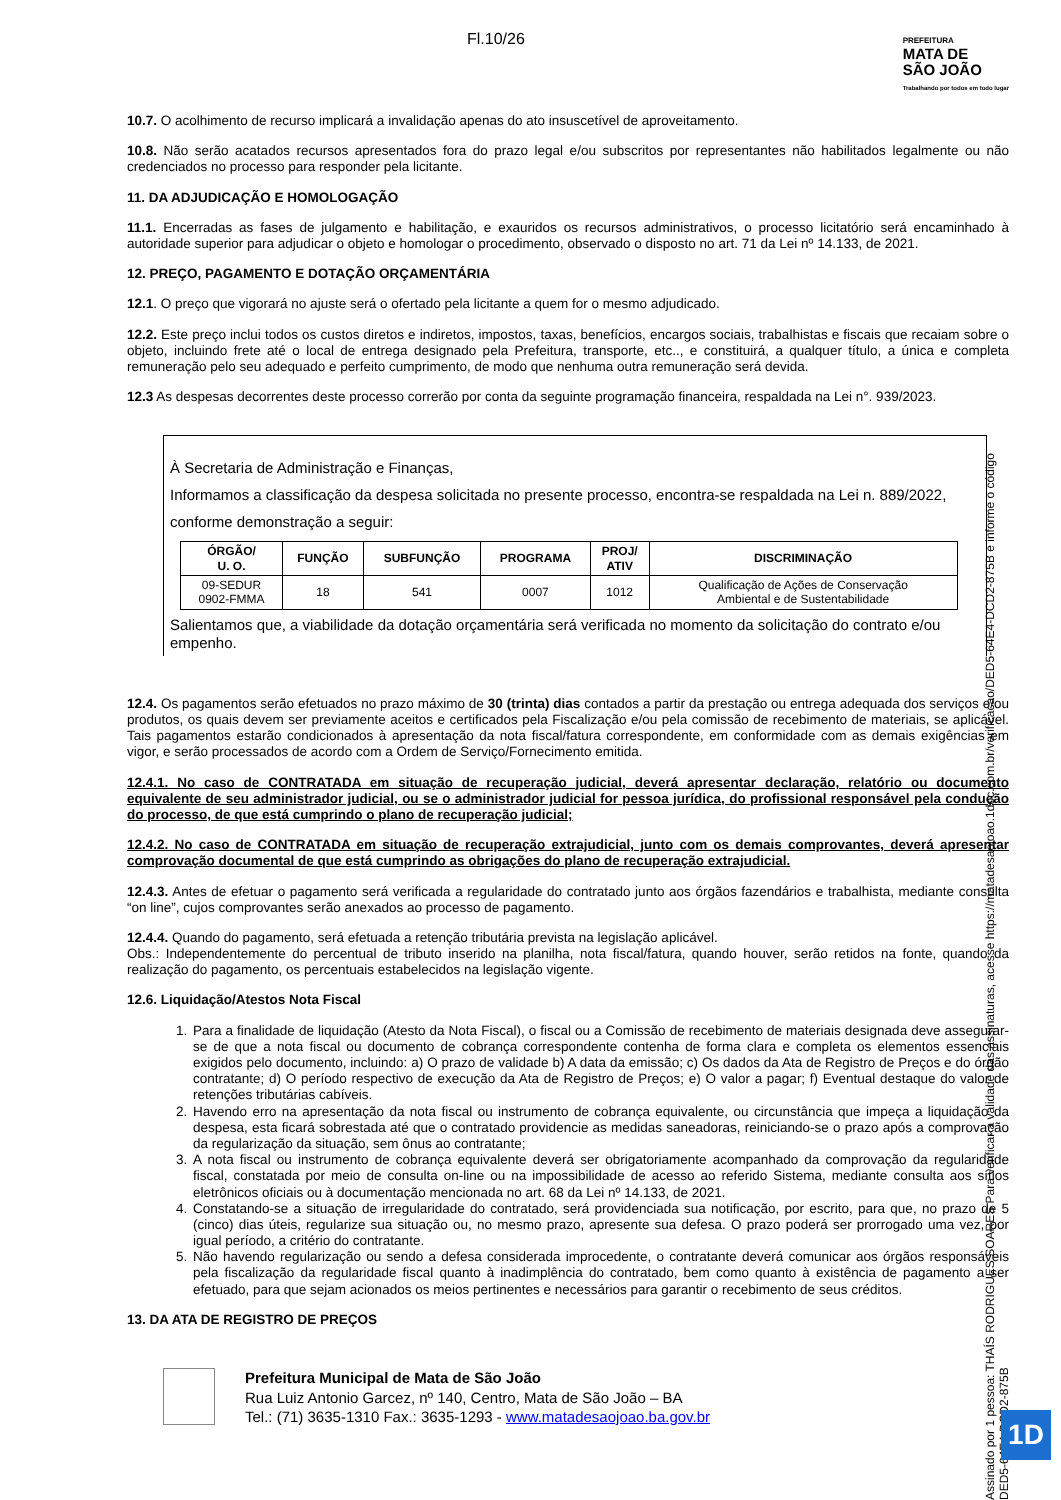Fl.10/26
PREFEITURA
MATA DE
SÃO JOÃO
Trabalhando por todos em todo lugar
10.7. O acolhimento de recurso implicará a invalidação apenas do ato insuscetível de aproveitamento.
10.8. Não serão acatados recursos apresentados fora do prazo legal e/ou subscritos por representantes não habilitados legalmente ou não credenciados no processo para responder pela licitante.
11. DA ADJUDICAÇÃO E HOMOLOGAÇÃO
11.1. Encerradas as fases de julgamento e habilitação, e exauridos os recursos administrativos, o processo licitatório será encaminhado à autoridade superior para adjudicar o objeto e homologar o procedimento, observado o disposto no art. 71 da Lei nº 14.133, de 2021.
12. PREÇO, PAGAMENTO E DOTAÇÃO ORÇAMENTÁRIA
12.1. O preço que vigorará no ajuste será o ofertado pela licitante a quem for o mesmo adjudicado.
12.2. Este preço inclui todos os custos diretos e indiretos, impostos, taxas, benefícios, encargos sociais, trabalhistas e fiscais que recaiam sobre o objeto, incluindo frete até o local de entrega designado pela Prefeitura, transporte, etc.., e constituirá, a qualquer título, a única e completa remuneração pelo seu adequado e perfeito cumprimento, de modo que nenhuma outra remuneração será devida.
12.3 As despesas decorrentes deste processo correrão por conta da seguinte programação financeira, respaldada na Lei n°. 939/2023.
À Secretaria de Administração e Finanças,
Informamos a classificação da despesa solicitada no presente processo, encontra-se respaldada na Lei n. 889/2022, conforme demonstração a seguir:
| ÓRGÃO/ U. O. | FUNÇÃO | SUBFUNÇÃO | PROGRAMA | PROJ/ ATIV | DISCRIMINAÇÃO |
| --- | --- | --- | --- | --- | --- |
| 09-SEDUR 0902-FMMA | 18 | 541 | 0007 | 1012 | Qualificação de Ações de Conservação Ambiental e de Sustentabilidade |
Salientamos que, a viabilidade da dotação orçamentária será verificada no momento da solicitação do contrato e/ou empenho.
12.4. Os pagamentos serão efetuados no prazo máximo de 30 (trinta) dias contados a partir da prestação ou entrega adequada dos serviços e/ou produtos, os quais devem ser previamente aceitos e certificados pela Fiscalização e/ou pela comissão de recebimento de materiais, se aplicável. Tais pagamentos estarão condicionados à apresentação da nota fiscal/fatura correspondente, em conformidade com as demais exigências em vigor, e serão processados de acordo com a Ordem de Serviço/Fornecimento emitida.
12.4.1. No caso de CONTRATADA em situação de recuperação judicial, deverá apresentar declaração, relatório ou documento equivalente de seu administrador judicial, ou se o administrador judicial for pessoa jurídica, do profissional responsável pela condução do processo, de que está cumprindo o plano de recuperação judicial;
12.4.2. No caso de CONTRATADA em situação de recuperação extrajudicial, junto com os demais comprovantes, deverá apresentar comprovação documental de que está cumprindo as obrigações do plano de recuperação extrajudicial.
12.4.3. Antes de efetuar o pagamento será verificada a regularidade do contratado junto aos órgãos fazendários e trabalhista, mediante consulta “on line”, cujos comprovantes serão anexados ao processo de pagamento.
12.4.4. Quando do pagamento, será efetuada a retenção tributária prevista na legislação aplicável.
Obs.: Independentemente do percentual de tributo inserido na planilha, nota fiscal/fatura, quando houver, serão retidos na fonte, quando da realização do pagamento, os percentuais estabelecidos na legislação vigente.
12.6. Liquidação/Atestos Nota Fiscal
1. Para a finalidade de liquidação (Atesto da Nota Fiscal), o fiscal ou a Comissão de recebimento de materiais designada deve assegurar-se de que a nota fiscal ou documento de cobrança correspondente contenha de forma clara e completa os elementos essenciais exigidos pelo documento, incluindo: a) O prazo de validade b) A data da emissão; c) Os dados da Ata de Registro de Preços e do órgão contratante; d) O período respectivo de execução da Ata de Registro de Preços; e) O valor a pagar; f) Eventual destaque do valor de retenções tributárias cabíveis.
2. Havendo erro na apresentação da nota fiscal ou instrumento de cobrança equivalente, ou circunstância que impeça a liquidação da despesa, esta ficará sobrestada até que o contratado providencie as medidas saneadoras, reiniciando-se o prazo após a comprovação da regularização da situação, sem ônus ao contratante;
3. A nota fiscal ou instrumento de cobrança equivalente deverá ser obrigatoriamente acompanhado da comprovação da regularidade fiscal, constatada por meio de consulta on-line ou na impossibilidade de acesso ao referido Sistema, mediante consulta aos sítios eletrônicos oficiais ou à documentação mencionada no art. 68 da Lei nº 14.133, de 2021.
4. Constatando-se a situação de irregularidade do contratado, será providenciada sua notificação, por escrito, para que, no prazo de 5 (cinco) dias úteis, regularize sua situação ou, no mesmo prazo, apresente sua defesa. O prazo poderá ser prorrogado uma vez, por igual período, a critério do contratante.
5. Não havendo regularização ou sendo a defesa considerada improcedente, o contratante deverá comunicar aos órgãos responsáveis pela fiscalização da regularidade fiscal quanto à inadimplência do contratado, bem como quanto à existência de pagamento a ser efetuado, para que sejam acionados os meios pertinentes e necessários para garantir o recebimento de seus créditos.
13. DA ATA DE REGISTRO DE PREÇOS
Prefeitura Municipal de Mata de São João
Rua Luiz Antonio Garcez, nº 140, Centro, Mata de São João – BA
Tel.: (71) 3635-1310 Fax.: 3635-1293 - www.matadesaojoao.ba.gov.br
Assinado por 1 pessoa: THAÍS RODRIGUES SOARES Para verificar a validade das assinaturas, acesse https://matadesaojoao.1doc.com.br/verificacao/DED5-64E4-DCD2-875B e informe o código DED5-64E4-DCD2-875B
1D